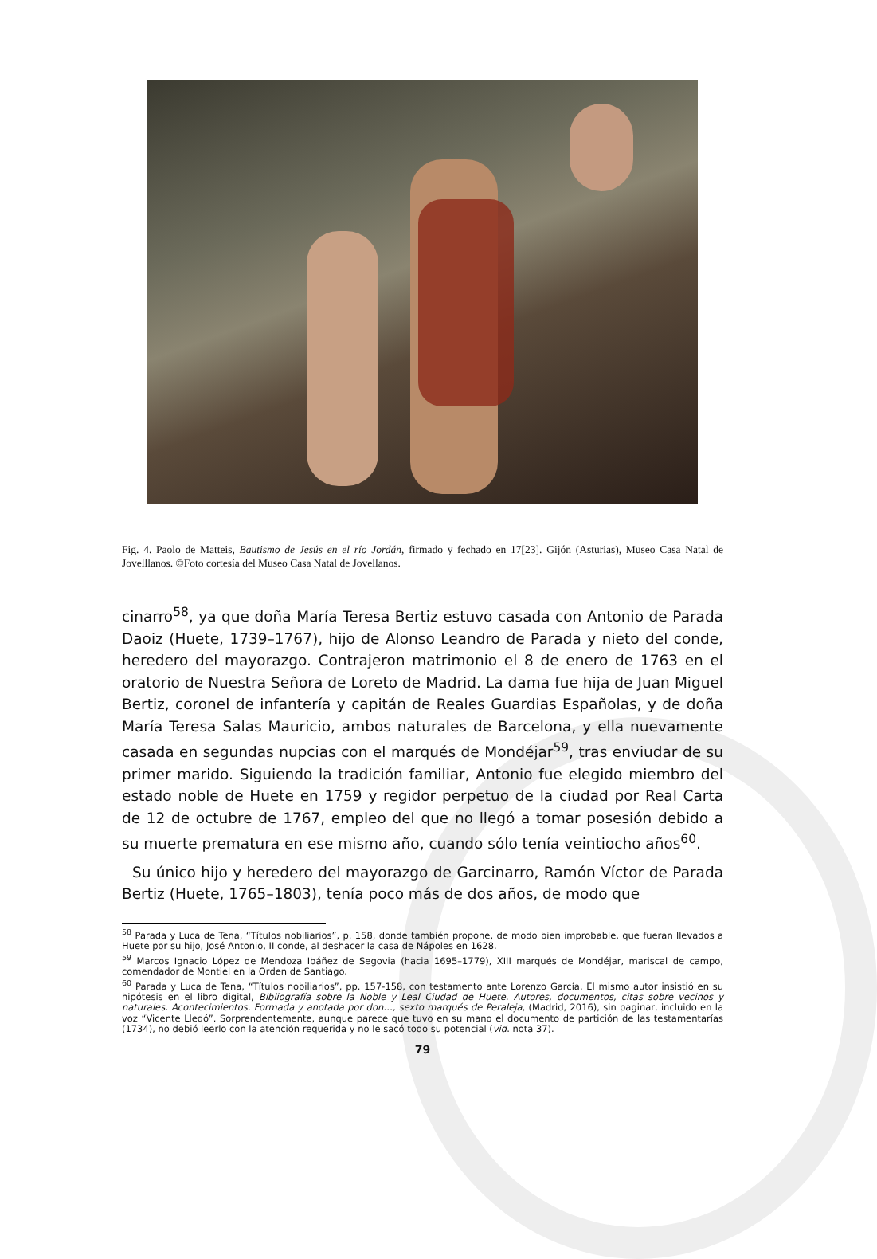Fig. 4. Paolo de Matteis, Bautismo de Jesús en el río Jordán, firmado y fechado en 17[23]. Gijón (Asturias), Museo Casa Natal de Jovelllanos. ©Foto cortesía del Museo Casa Natal de Jovellanos.
cinarro<sup>58</sup>, ya que doña María Teresa Bertiz estuvo casada con Antonio de Parada Daoiz (Huete, 1739–1767), hijo de Alonso Leandro de Parada y nieto del conde, heredero del mayorazgo. Contrajeron matrimonio el 8 de enero de 1763 en el oratorio de Nuestra Señora de Loreto de Madrid. La dama fue hija de Juan Miguel Bertiz, coronel de infantería y capitán de Reales Guardias Españolas, y de doña María Teresa Salas Mauricio, ambos naturales de Barcelona, y ella nuevamente casada en segundas nupcias con el marqués de Mondéjar<sup>59</sup>, tras enviudar de su primer marido. Siguiendo la tradición familiar, Antonio fue elegido miembro del estado noble de Huete en 1759 y regidor perpetuo de la ciudad por Real Carta de 12 de octubre de 1767, empleo del que no llegó a tomar posesión debido a su muerte prematura en ese mismo año, cuando sólo tenía veintiocho años<sup>60</sup>.
Su único hijo y heredero del mayorazgo de Garcinarro, Ramón Víctor de Parada Bertiz (Huete, 1765–1803), tenía poco más de dos años, de modo que
<sup>58</sup> Parada y Luca de Tena, “Títulos nobiliarios”, p. 158, donde también propone, de modo bien improbable, que fueran llevados a Huete por su hijo, José Antonio, II conde, al deshacer la casa de Nápoles en 1628.
<sup>59</sup> Marcos Ignacio López de Mendoza Ibáñez de Segovia (hacia 1695–1779), XIII marqués de Mondéjar, mariscal de campo, comendador de Montiel en la Orden de Santiago.
<sup>60</sup> Parada y Luca de Tena, “Títulos nobiliarios”, pp. 157-158, con testamento ante Lorenzo García. El mismo autor insistió en su hipótesis en el libro digital, Bibliografía sobre la Noble y Leal Ciudad de Huete. Autores, documentos, citas sobre vecinos y naturales. Acontecimientos. Formada y anotada por don…, sexto marqués de Peraleja, (Madrid, 2016), sin paginar, incluido en la voz “Vicente Lledó”. Sorprendentemente, aunque parece que tuvo en su mano el documento de partición de las testamentarías (1734), no debió leerlo con la atención requerida y no le sacó todo su potencial (vid. nota 37).
79